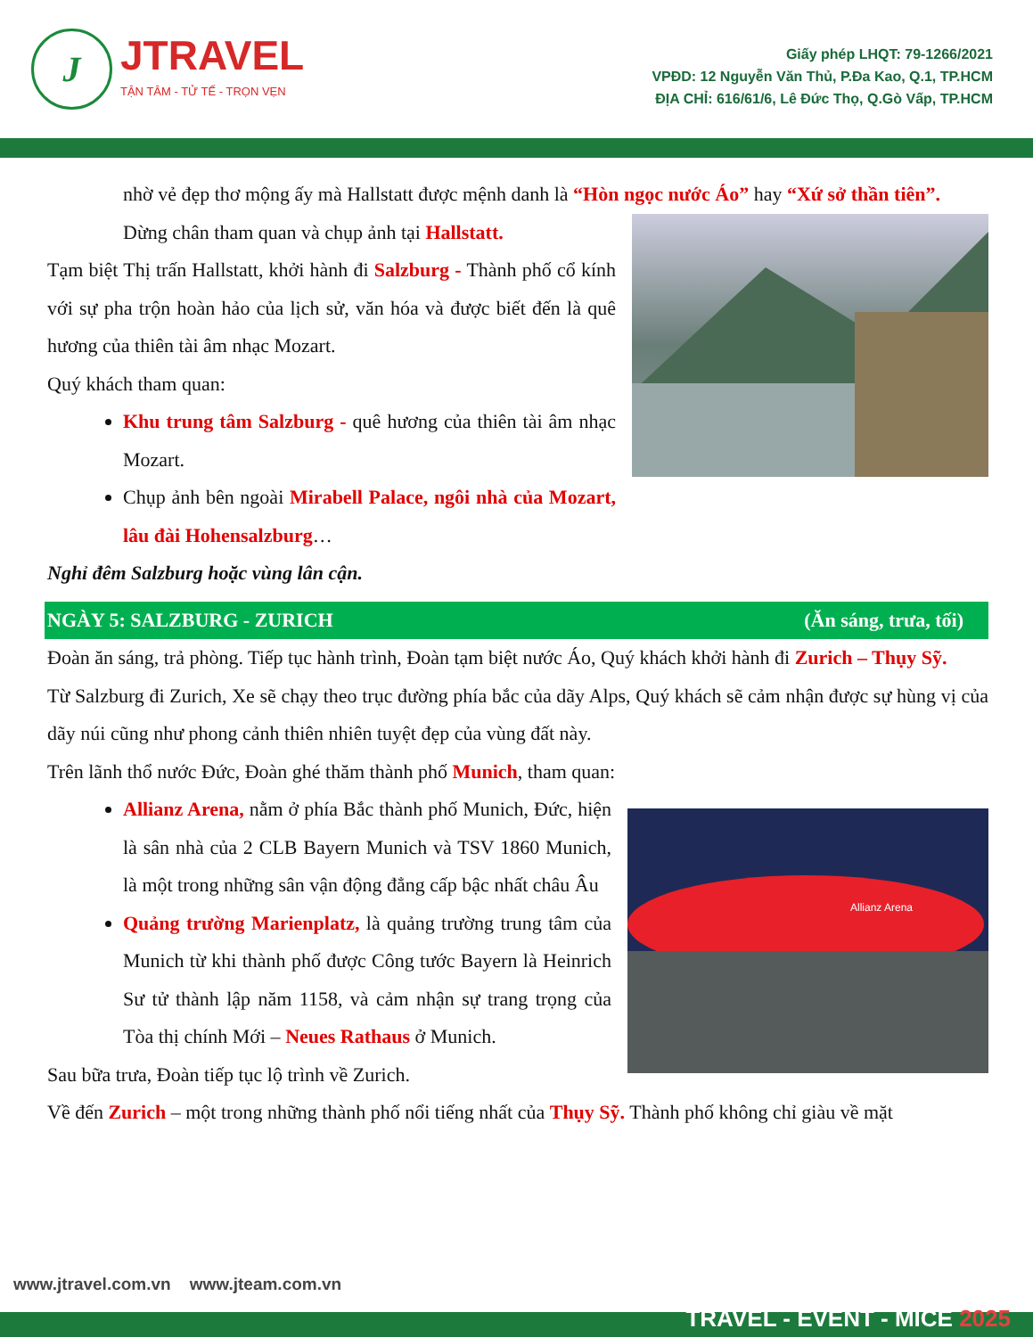J JTRAVEL
TẬN TÂM - TỬ TẾ - TRỌN VẸN
Giấy phép LHQT: 79-1266/2021
VPĐD: 12 Nguyễn Văn Thủ, P.Đa Kao, Q.1, TP.HCM
ĐỊA CHỈ: 616/61/6, Lê Đức Thọ, Q.Gò Vấp, TP.HCM
nhờ vẻ đẹp thơ mộng ấy mà Hallstatt được mệnh danh là “Hòn ngọc nước Áo” hay “Xứ sở thần tiên”.
Dừng chân tham quan và chụp ảnh tại Hallstatt.
Tạm biệt Thị trấn Hallstatt, khởi hành đi Salzburg - Thành phố cổ kính với sự pha trộn hoàn hảo của lịch sử, văn hóa và được biết đến là quê hương của thiên tài âm nhạc Mozart.
Quý khách tham quan:
Khu trung tâm Salzburg - quê hương của thiên tài âm nhạc Mozart.
Chụp ảnh bên ngoài Mirabell Palace, ngôi nhà của Mozart, lâu đài Hohensalzburg…
Nghỉ đêm Salzburg hoặc vùng lân cận.
NGÀY 5: SALZBURG - ZURICH (Ăn sáng, trưa, tối)
Đoàn ăn sáng, trả phòng. Tiếp tục hành trình, Đoàn tạm biệt nước Áo, Quý khách khởi hành đi Zurich – Thụy Sỹ.
Từ Salzburg đi Zurich, Xe sẽ chạy theo trục đường phía bắc của dãy Alps, Quý khách sẽ cảm nhận được sự hùng vị của dãy núi cũng như phong cảnh thiên nhiên tuyệt đẹp của vùng đất này.
Trên lãnh thổ nước Đức, Đoàn ghé thăm thành phố Munich, tham quan:
Allianz Arena
Allianz Arena, nằm ở phía Bắc thành phố Munich, Đức, hiện là sân nhà của 2 CLB Bayern Munich và TSV 1860 Munich, là một trong những sân vận động đẳng cấp bậc nhất châu Âu
Quảng trường Marienplatz, là quảng trường trung tâm của Munich từ khi thành phố được Công tước Bayern là Heinrich Sư tử thành lập năm 1158, và cảm nhận sự trang trọng của Tòa thị chính Mới – Neues Rathaus ở Munich.
Sau bữa trưa, Đoàn tiếp tục lộ trình về Zurich.
Về đến Zurich – một trong những thành phố nổi tiếng nhất của Thụy Sỹ. Thành phố không chỉ giàu về mặt
www.jtravel.com.vn www.jteam.com.vn
TRAVEL - EVENT - MICE 2025